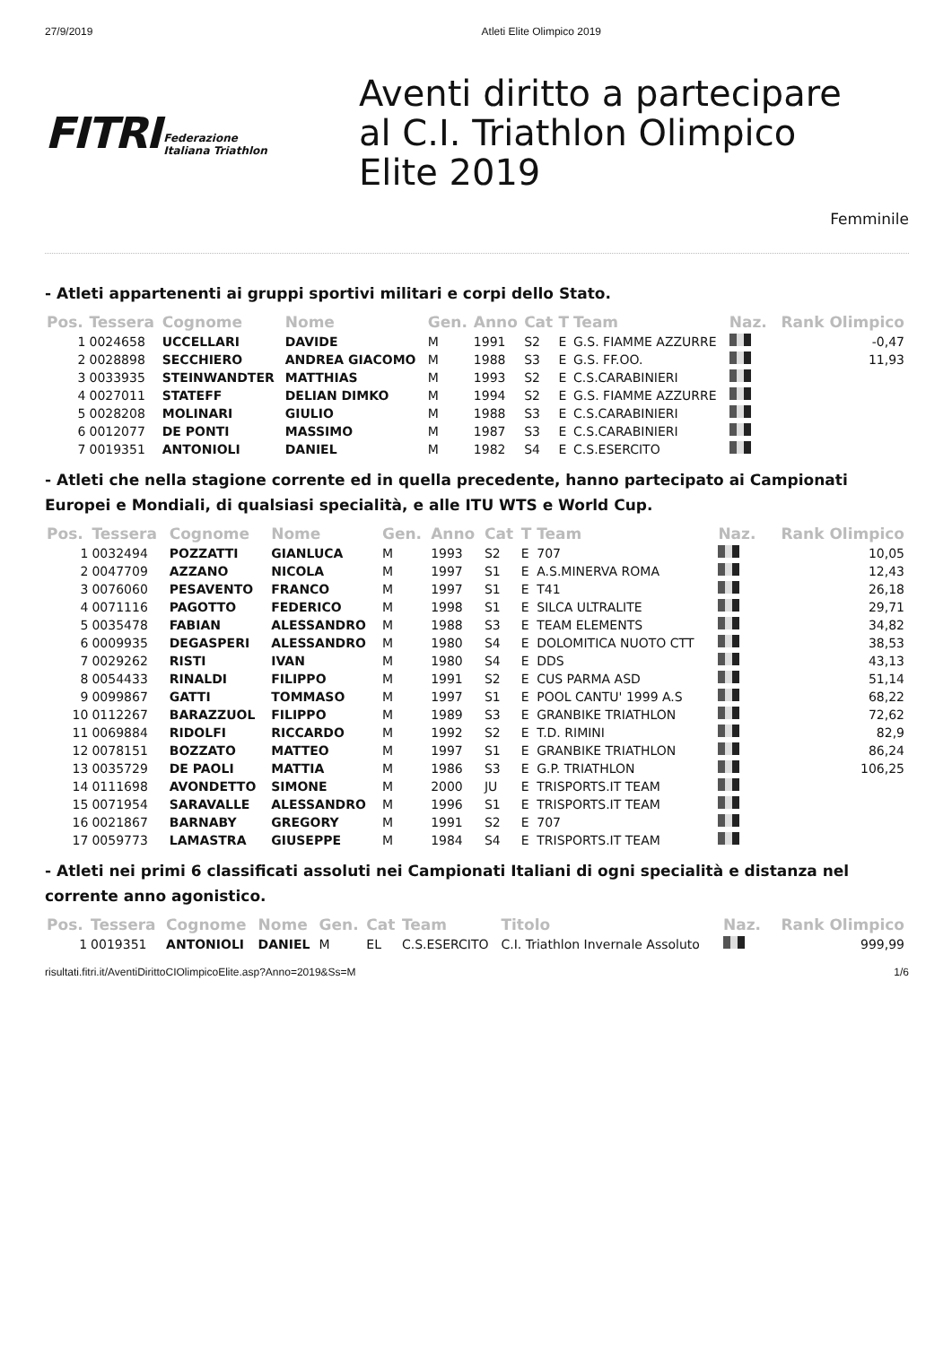27/9/2019 Atleti Elite Olimpico 2019
FITRI Federazione
Italiana Triathlon
Aventi diritto a partecipare
al C.I. Triathlon Olimpico
Elite 2019
Femminile
- Atleti appartenenti ai gruppi sportivi militari e corpi dello Stato.
| Pos. | Tessera | Cognome | Nome | Gen. | Anno | Cat | T | Team | Naz. | Rank Olimpico |
| --- | --- | --- | --- | --- | --- | --- | --- | --- | --- | --- |
| 1 | 0024658 | UCCELLARI | DAVIDE | M | 1991 | S2 | E | G.S. FIAMME AZZURRE | | -0,47 |
| 2 | 0028898 | SECCHIERO | ANDREA GIACOMO | M | 1988 | S3 | E | G.S. FF.OO. | | 11,93 |
| 3 | 0033935 | STEINWANDTER | MATTHIAS | M | 1993 | S2 | E | C.S.CARABINIERI | | |
| 4 | 0027011 | STATEFF | DELIAN DIMKO | M | 1994 | S2 | E | G.S. FIAMME AZZURRE | | |
| 5 | 0028208 | MOLINARI | GIULIO | M | 1988 | S3 | E | C.S.CARABINIERI | | |
| 6 | 0012077 | DE PONTI | MASSIMO | M | 1987 | S3 | E | C.S.CARABINIERI | | |
| 7 | 0019351 | ANTONIOLI | DANIEL | M | 1982 | S4 | E | C.S.ESERCITO | | |
- Atleti che nella stagione corrente ed in quella precedente, hanno partecipato ai Campionati Europei e Mondiali, di qualsiasi specialità, e alle ITU WTS e World Cup.
| Pos. | Tessera | Cognome | Nome | Gen. | Anno | Cat | T | Team | Naz. | Rank Olimpico |
| --- | --- | --- | --- | --- | --- | --- | --- | --- | --- | --- |
| 1 | 0032494 | POZZATTI | GIANLUCA | M | 1993 | S2 | E | 707 | | 10,05 |
| 2 | 0047709 | AZZANO | NICOLA | M | 1997 | S1 | E | A.S.MINERVA ROMA | | 12,43 |
| 3 | 0076060 | PESAVENTO | FRANCO | M | 1997 | S1 | E | T41 | | 26,18 |
| 4 | 0071116 | PAGOTTO | FEDERICO | M | 1998 | S1 | E | SILCA ULTRALITE | | 29,71 |
| 5 | 0035478 | FABIAN | ALESSANDRO | M | 1988 | S3 | E | TEAM ELEMENTS | | 34,82 |
| 6 | 0009935 | DEGASPERI | ALESSANDRO | M | 1980 | S4 | E | DOLOMITICA NUOTO CTT | | 38,53 |
| 7 | 0029262 | RISTI | IVAN | M | 1980 | S4 | E | DDS | | 43,13 |
| 8 | 0054433 | RINALDI | FILIPPO | M | 1991 | S2 | E | CUS PARMA ASD | | 51,14 |
| 9 | 0099867 | GATTI | TOMMASO | M | 1997 | S1 | E | POOL CANTU' 1999 A.S | | 68,22 |
| 10 | 0112267 | BARAZZUOL | FILIPPO | M | 1989 | S3 | E | GRANBIKE TRIATHLON | | 72,62 |
| 11 | 0069884 | RIDOLFI | RICCARDO | M | 1992 | S2 | E | T.D. RIMINI | | 82,9 |
| 12 | 0078151 | BOZZATO | MATTEO | M | 1997 | S1 | E | GRANBIKE TRIATHLON | | 86,24 |
| 13 | 0035729 | DE PAOLI | MATTIA | M | 1986 | S3 | E | G.P. TRIATHLON | | 106,25 |
| 14 | 0111698 | AVONDETTO | SIMONE | M | 2000 | JU | E | TRISPORTS.IT TEAM | | |
| 15 | 0071954 | SARAVALLE | ALESSANDRO | M | 1996 | S1 | E | TRISPORTS.IT TEAM | | |
| 16 | 0021867 | BARNABY | GREGORY | M | 1991 | S2 | E | 707 | | |
| 17 | 0059773 | LAMASTRA | GIUSEPPE | M | 1984 | S4 | E | TRISPORTS.IT TEAM | | |
- Atleti nei primi 6 classificati assoluti nei Campionati Italiani di ogni specialità e distanza nel corrente anno agonistico.
| Pos. | Tessera | Cognome | Nome | Gen. | Cat | Team | Titolo | Naz. | Rank Olimpico |
| --- | --- | --- | --- | --- | --- | --- | --- | --- | --- |
| 1 | 0019351 | ANTONIOLI | DANIEL | M | EL | C.S.ESERCITO | C.I. Triathlon Invernale Assoluto | | 999,99 |
risultati.fitri.it/AventiDirittoCIOlimpicoElite.asp?Anno=2019&Ss=M 1/6